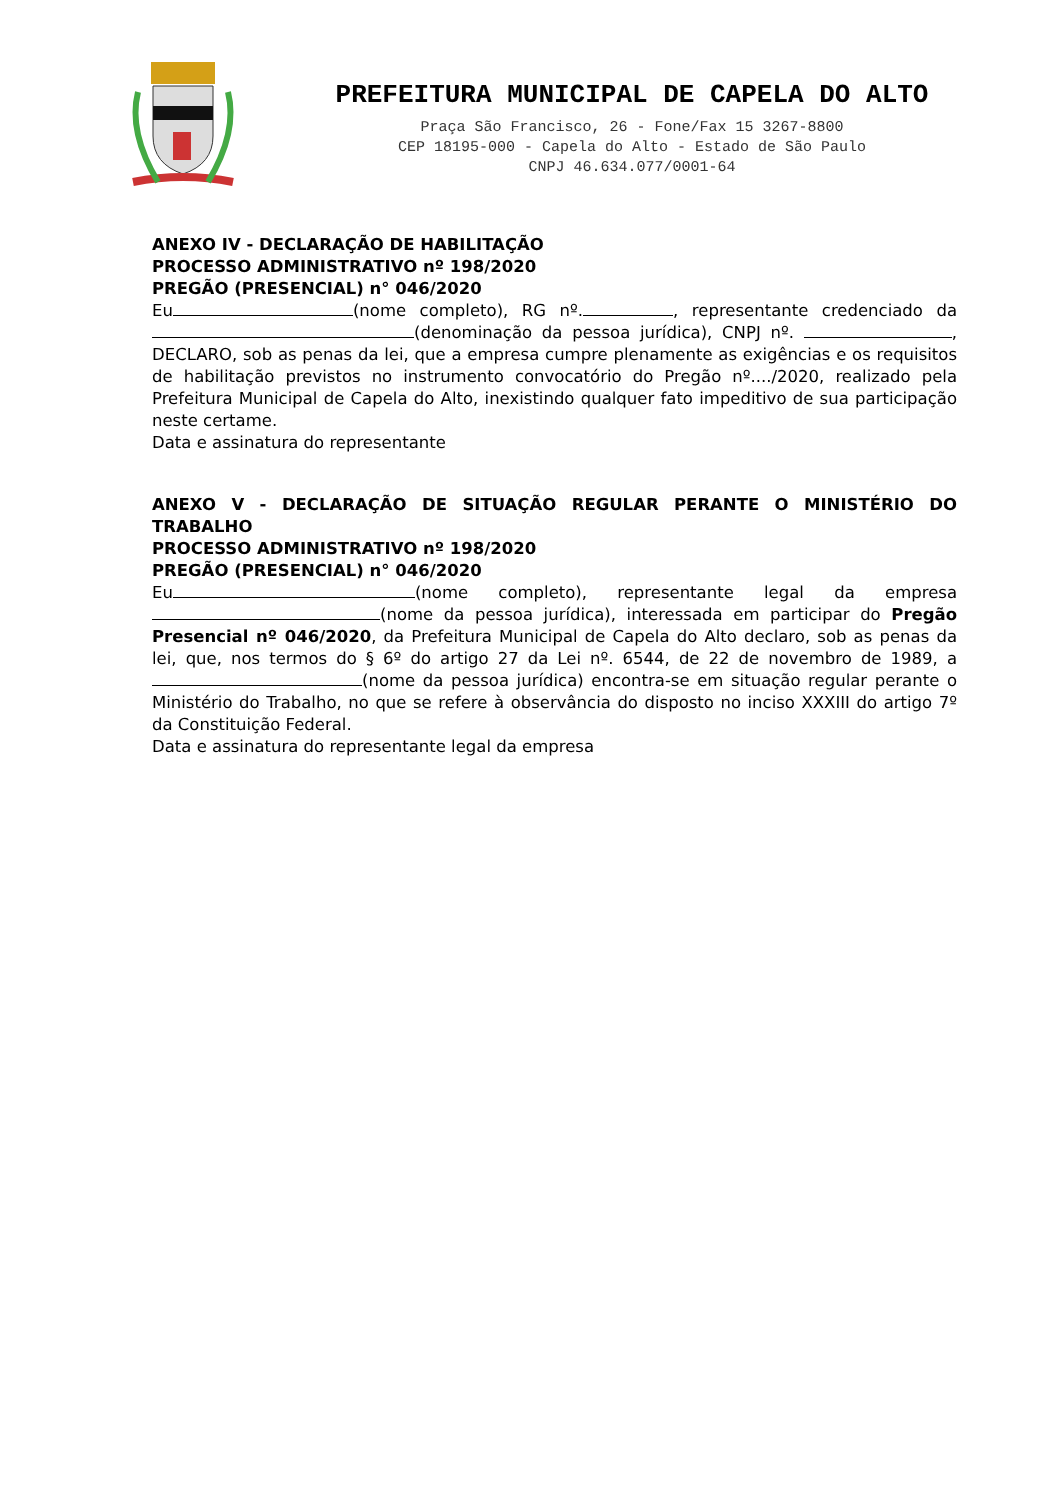PREFEITURA MUNICIPAL DE CAPELA DO ALTO
Praça São Francisco, 26 - Fone/Fax 15 3267-8800
CEP 18195-000 - Capela do Alto - Estado de São Paulo
CNPJ 46.634.077/0001-64
ANEXO IV - DECLARAÇÃO DE HABILITAÇÃO
PROCESSO ADMINISTRATIVO nº 198/2020
PREGÃO (PRESENCIAL) n° 046/2020
Eu (nome completo), RG nº. , representante credenciado da (denominação da pessoa jurídica), CNPJ nº. , DECLARO, sob as penas da lei, que a empresa cumpre plenamente as exigências e os requisitos de habilitação previstos no instrumento convocatório do Pregão nº..../2020, realizado pela Prefeitura Municipal de Capela do Alto, inexistindo qualquer fato impeditivo de sua participação neste certame.
Data e assinatura do representante
ANEXO V - DECLARAÇÃO DE SITUAÇÃO REGULAR PERANTE O MINISTÉRIO DO TRABALHO
PROCESSO ADMINISTRATIVO nº 198/2020
PREGÃO (PRESENCIAL) n° 046/2020
Eu (nome completo), representante legal da empresa (nome da pessoa jurídica), interessada em participar do Pregão Presencial nº 046/2020, da Prefeitura Municipal de Capela do Alto declaro, sob as penas da lei, que, nos termos do § 6º do artigo 27 da Lei nº. 6544, de 22 de novembro de 1989, a (nome da pessoa jurídica) encontra-se em situação regular perante o Ministério do Trabalho, no que se refere à observância do disposto no inciso XXXIII do artigo 7º da Constituição Federal.
Data e assinatura do representante legal da empresa